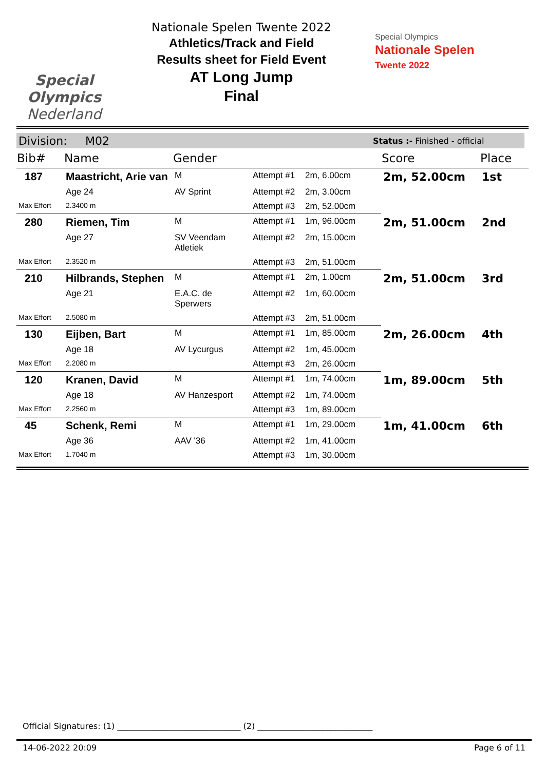Special
Olympics
Nederland
Nationale Spelen Twente 2022
Athletics/Track and Field
Results sheet for Field Event
AT Long Jump
Final
Special Olympics
Nationale Spelen
Twente 2022
Division: M02 Status :- Finished - official
| Bib# | Name | Gender | | | Score | Place |
| --- | --- | --- | --- | --- | --- | --- |
| 187 | Maastricht, Arie van | M | Attempt #1 | 2m, 6.00cm | 2m, 52.00cm | 1st |
| | Age 24 | AV Sprint | Attempt #2 | 2m, 3.00cm | | |
| Max Effort | 2.3400 m | | Attempt #3 | 2m, 52.00cm | | |
| 280 | Riemen, Tim | M | Attempt #1 | 1m, 96.00cm | 2m, 51.00cm | 2nd |
| | Age 27 | SV Veendam Atletiek | Attempt #2 | 2m, 15.00cm | | |
| Max Effort | 2.3520 m | | Attempt #3 | 2m, 51.00cm | | |
| 210 | Hilbrands, Stephen | M | Attempt #1 | 2m, 1.00cm | 2m, 51.00cm | 3rd |
| | Age 21 | E.A.C. de Sperwers | Attempt #2 | 1m, 60.00cm | | |
| Max Effort | 2.5080 m | | Attempt #3 | 2m, 51.00cm | | |
| 130 | Eijben, Bart | M | Attempt #1 | 1m, 85.00cm | 2m, 26.00cm | 4th |
| | Age 18 | AV Lycurgus | Attempt #2 | 1m, 45.00cm | | |
| Max Effort | 2.2080 m | | Attempt #3 | 2m, 26.00cm | | |
| 120 | Kranen, David | M | Attempt #1 | 1m, 74.00cm | 1m, 89.00cm | 5th |
| | Age 18 | AV Hanzesport | Attempt #2 | 1m, 74.00cm | | |
| Max Effort | 2.2560 m | | Attempt #3 | 1m, 89.00cm | | |
| 45 | Schenk, Remi | M | Attempt #1 | 1m, 29.00cm | 1m, 41.00cm | 6th |
| | Age 36 | AAV '36 | Attempt #2 | 1m, 41.00cm | | |
| Max Effort | 1.7040 m | | Attempt #3 | 1m, 30.00cm | | |
Official Signatures: (1) ______________________________ (2) ____________________________
14-06-2022 20:09 Page 6 of 11